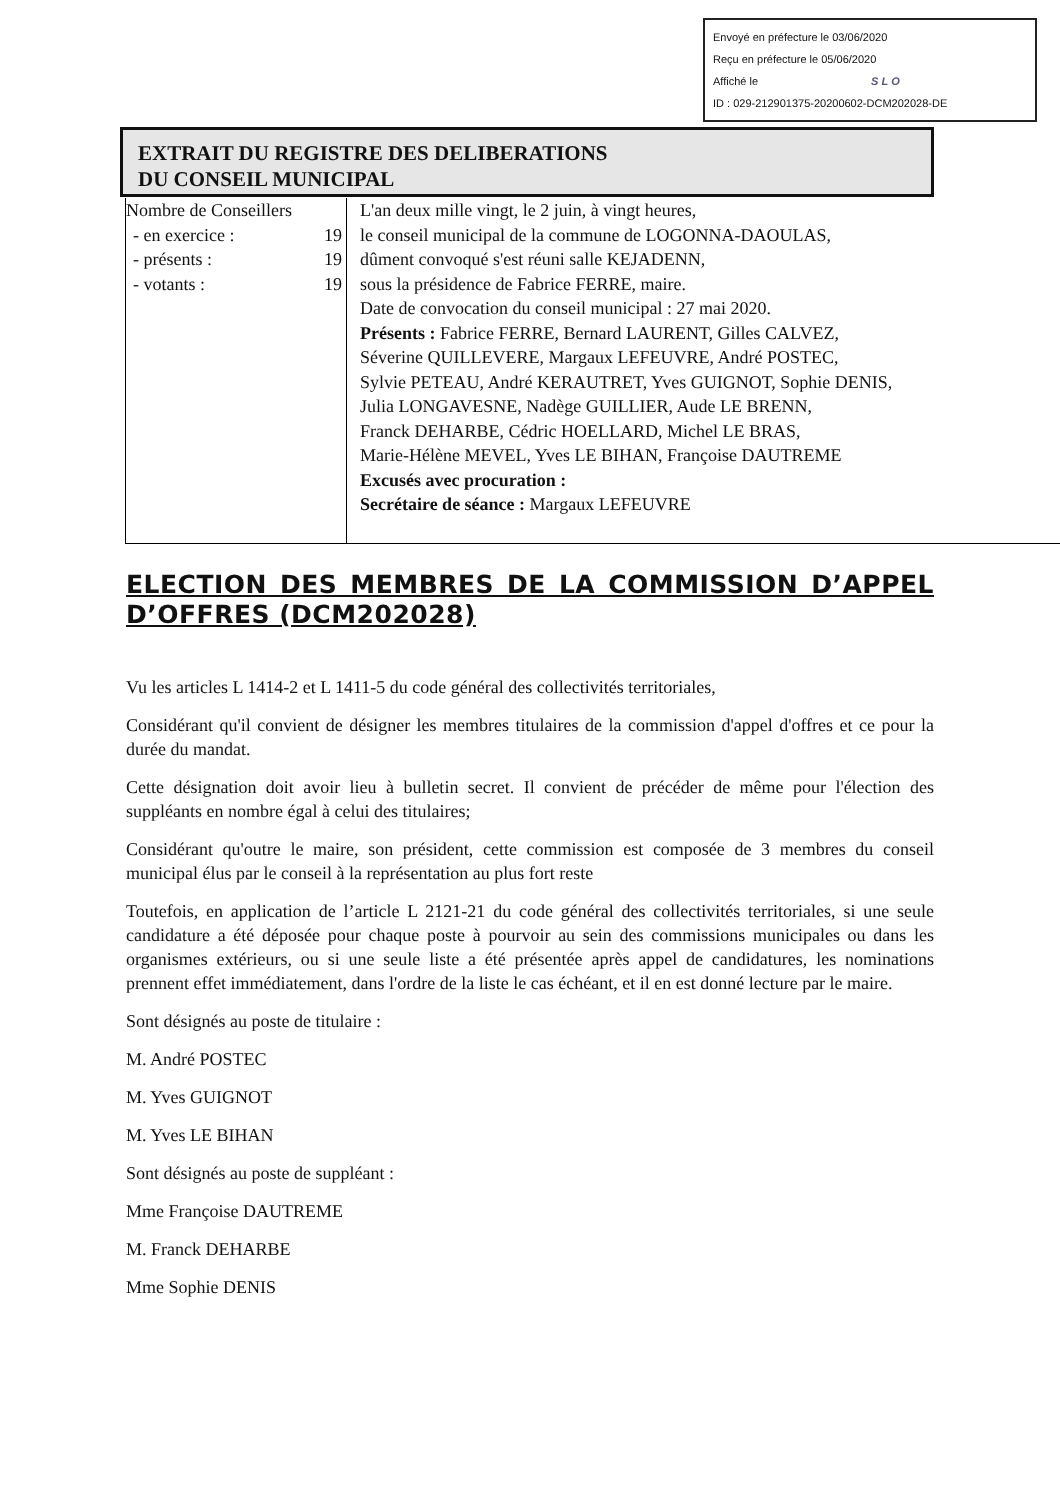Envoyé en préfecture le 03/06/2020
Reçu en préfecture le 05/06/2020
Affiché le SLO
ID : 029-212901375-20200602-DCM202028-DE
EXTRAIT DU REGISTRE DES DELIBERATIONS
DU CONSEIL MUNICIPAL
| Nombre de Conseillers - en exercice : 19 - présents : 19 - votants : 19 | L'an deux mille vingt, le 2 juin, à vingt heures, le conseil municipal de la commune de LOGONNA-DAOULAS, dûment convoqué s'est réuni salle KEJADENN, sous la présidence de Fabrice FERRE, maire. Date de convocation du conseil municipal : 27 mai 2020. Présents : Fabrice FERRE, Bernard LAURENT, Gilles CALVEZ, Séverine QUILLEVERE, Margaux LEFEUVRE, André POSTEC, Sylvie PETEAU, André KERAUTRET, Yves GUIGNOT, Sophie DENIS, Julia LONGAVESNE, Nadège GUILLIER, Aude LE BRENN, Franck DEHARBE, Cédric HOELLARD, Michel LE BRAS, Marie-Hélène MEVEL, Yves LE BIHAN, Françoise DAUTREME Excusés avec procuration : Secrétaire de séance : Margaux LEFEUVRE |
ELECTION DES MEMBRES DE LA COMMISSION D’APPEL D’OFFRES (DCM202028)
Vu les articles L 1414-2 et L 1411-5 du code général des collectivités territoriales,
Considérant qu'il convient de désigner les membres titulaires de la commission d'appel d'offres et ce pour la durée du mandat.
Cette désignation doit avoir lieu à bulletin secret. Il convient de précéder de même pour l'élection des suppléants en nombre égal à celui des titulaires;
Considérant qu'outre le maire, son président, cette commission est composée de 3 membres du conseil municipal élus par le conseil à la représentation au plus fort reste
Toutefois, en application de l’article L 2121-21 du code général des collectivités territoriales, si une seule candidature a été déposée pour chaque poste à pourvoir au sein des commissions municipales ou dans les organismes extérieurs, ou si une seule liste a été présentée après appel de candidatures, les nominations prennent effet immédiatement, dans l'ordre de la liste le cas échéant, et il en est donné lecture par le maire.
Sont désignés au poste de titulaire :
M. André POSTEC
M. Yves GUIGNOT
M. Yves LE BIHAN
Sont désignés au poste de suppléant :
Mme Françoise DAUTREME
M. Franck DEHARBE
Mme Sophie DENIS